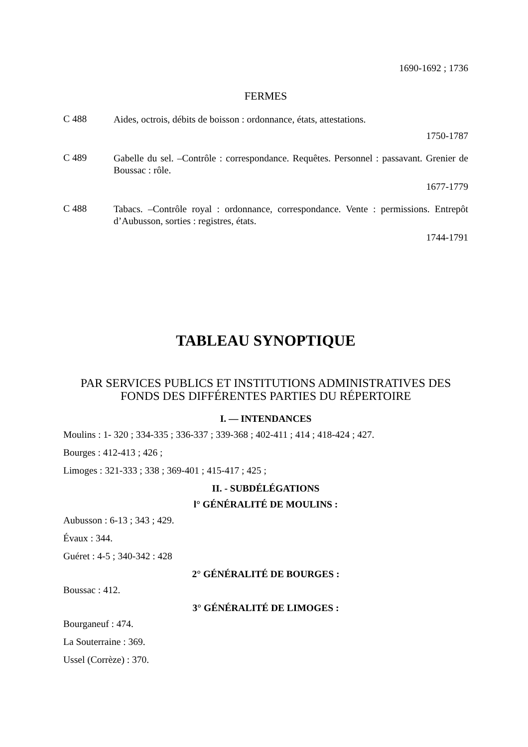1690-1692 ; 1736
FERMES
C 488
Aides, octrois, débits de boisson : ordonnance, états, attestations.
1750-1787
C 489
Gabelle du sel. –Contrôle : correspondance. Requêtes. Personnel : passavant. Grenier de Boussac : rôle.
1677-1779
C 488
Tabacs. –Contrôle royal : ordonnance, correspondance. Vente : permissions. Entrepôt d’Aubusson, sorties : registres, états.
1744-1791
TABLEAU SYNOPTIQUE
PAR SERVICES PUBLICS ET INSTITUTIONS ADMINISTRATIVES DES FONDS DES DIFFÉRENTES PARTIES DU RÉPERTOIRE
I. — INTENDANCES
Moulins : 1- 320 ; 334-335 ; 336-337 ; 339-368 ; 402-411 ; 414 ; 418-424 ; 427.
Bourges : 412-413 ; 426 ;
Limoges : 321-333 ; 338 ; 369-401 ; 415-417 ; 425 ;
II. - SUBDÉLÉGATIONS
l° GÉNÉRALITÉ DE MOULINS :
Aubusson : 6-13 ; 343 ; 429.
Évaux : 344.
Guéret : 4-5 ; 340-342 : 428
2° GÉNÉRALITÉ DE BOURGES :
Boussac : 412.
3° GÉNÉRALITÉ DE LIMOGES :
Bourganeuf : 474.
La Souterraine : 369.
Ussel (Corrèze) : 370.